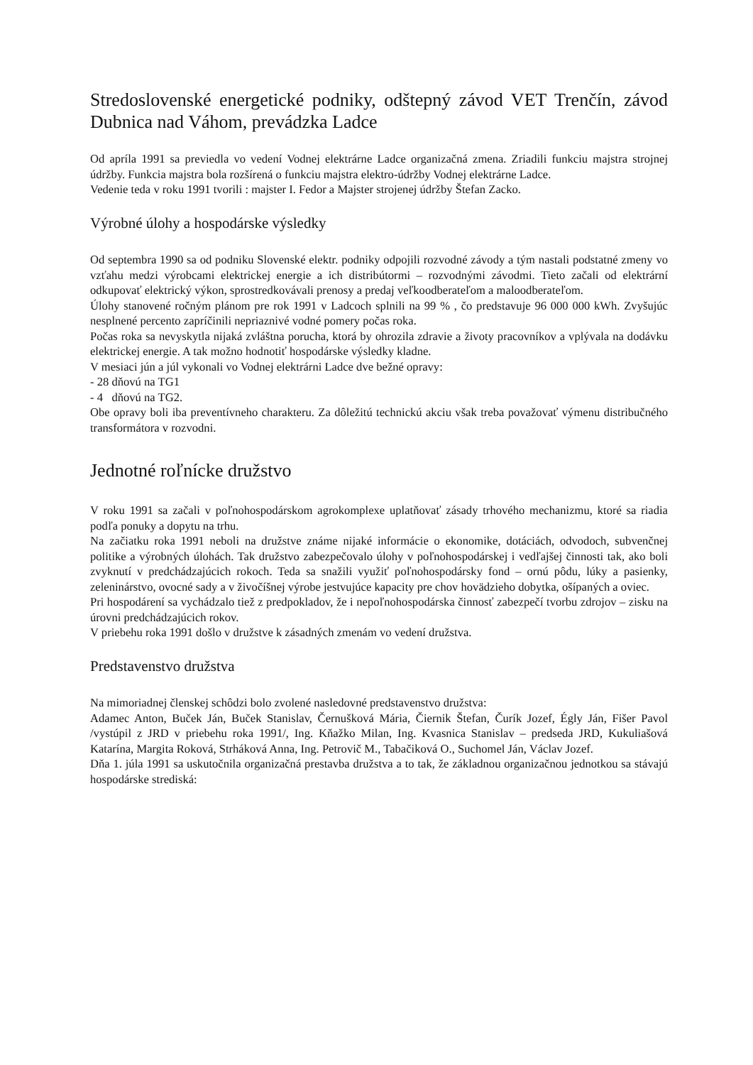Stredoslovenské energetické podniky, odštepný závod VET Trenčín, závod Dubnica nad Váhom, prevádzka Ladce
Od apríla 1991 sa previedla vo vedení Vodnej elektrárne Ladce organizačná zmena. Zriadili funkciu majstra strojnej údržby. Funkcia majstra bola rozšírená o funkciu majstra elektro-údržby Vodnej elektrárne Ladce.
Vedenie teda v roku 1991 tvorili : majster I. Fedor a Majster strojenej údržby Štefan Zacko.
Výrobné úlohy a hospodárske výsledky
Od septembra 1990 sa od podniku Slovenské elektr. podniky odpojili rozvodné závody a tým nastali podstatné zmeny vo vzťahu medzi výrobcami elektrickej energie a ich distribútormi – rozvodnými závodmi. Tieto začali od elektrární odkupovať elektrický výkon, sprostredkovávali prenosy a predaj veľkoodberateľom a maloodberateľom.
Úlohy stanovené ročným plánom pre rok 1991 v Ladcoch splnili na 99 % , čo predstavuje 96 000 000 kWh. Zvyšujúc nesplnené percento zapríčinili nepriaznivé vodné pomery počas roka.
Počas roka sa nevyskytla nijaká zvláštna porucha, ktorá by ohrozila zdravie a životy pracovníkov a vplývala na dodávku elektrickej energie. A tak možno hodnotiť hospodárske výsledky kladne.
V mesiaci jún a júl vykonali vo Vodnej elektrárni Ladce dve bežné opravy:
- 28 dňovú na TG1
- 4 dňovú na TG2.
Obe opravy boli iba preventívneho charakteru. Za dôležitú technickú akciu však treba považovať výmenu distribučného transformátora v rozvodni.
Jednotné roľnícke družstvo
V roku 1991 sa začali v poľnohospodárskom agrokomplexe uplatňovať zásady trhového mechanizmu, ktoré sa riadia podľa ponuky a dopytu na trhu.
Na začiatku roka 1991 neboli na družstve známe nijaké informácie o ekonomike, dotáciách, odvodoch, subvenčnej politike a výrobných úlohách. Tak družstvo zabezpečovalo úlohy v poľnohospodárskej i vedľajšej činnosti tak, ako boli zvyknutí v predchádzajúcich rokoch. Teda sa snažili využiť poľnohospodársky fond – ornú pôdu, lúky a pasienky, zeleninárstvo, ovocné sady a v živočíšnej výrobe jestvujúce kapacity pre chov hovädzieho dobytka, ošípaných a oviec.
Pri hospodárení sa vychádzalo tiež z predpokladov, že i nepoľnohospodárska činnosť zabezpečí tvorbu zdrojov – zisku na úrovni predchádzajúcich rokov.
V priebehu roka 1991 došlo v družstve k zásadných zmenám vo vedení družstva.
Predstavenstvo družstva
Na mimoriadnej členskej schôdzi bolo zvolené nasledovné predstavenstvo družstva:
Adamec Anton, Buček Ján, Buček Stanislav, Černušková Mária, Čiernik Štefan, Čurík Jozef, Égly Ján, Fišer Pavol /vystúpil z JRD v priebehu roka 1991/, Ing. Kňažko Milan, Ing. Kvasnica Stanislav – predseda JRD, Kukuliašová Katarína, Margita Roková, Strháková Anna, Ing. Petrovič M., Tabačiková O., Suchomel Ján, Václav Jozef.
Dňa 1. júla 1991 sa uskutočnila organizačná prestavba družstva a to tak, že základnou organizačnou jednotkou sa stávajú hospodárske strediská: